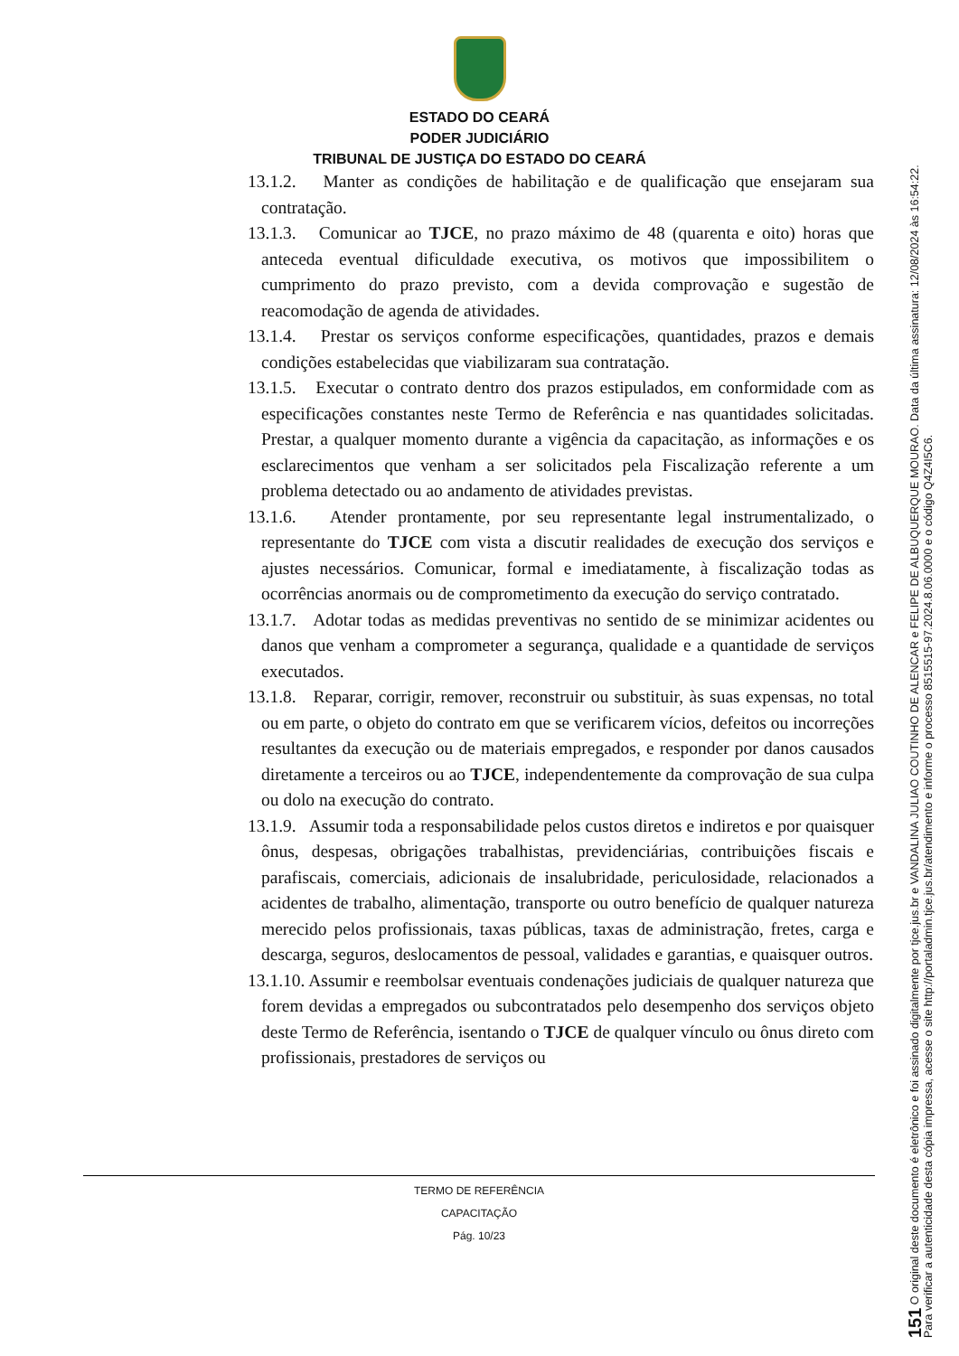ESTADO DO CEARÁ
PODER JUDICIÁRIO
TRIBUNAL DE JUSTIÇA DO ESTADO DO CEARÁ
13.1.2. Manter as condições de habilitação e de qualificação que ensejaram sua contratação.
13.1.3. Comunicar ao TJCE, no prazo máximo de 48 (quarenta e oito) horas que anteceda eventual dificuldade executiva, os motivos que impossibilitem o cumprimento do prazo previsto, com a devida comprovação e sugestão de reacomodação de agenda de atividades.
13.1.4. Prestar os serviços conforme especificações, quantidades, prazos e demais condições estabelecidas que viabilizaram sua contratação.
13.1.5. Executar o contrato dentro dos prazos estipulados, em conformidade com as especificações constantes neste Termo de Referência e nas quantidades solicitadas. Prestar, a qualquer momento durante a vigência da capacitação, as informações e os esclarecimentos que venham a ser solicitados pela Fiscalização referente a um problema detectado ou ao andamento de atividades previstas.
13.1.6. Atender prontamente, por seu representante legal instrumentalizado, o representante do TJCE com vista a discutir realidades de execução dos serviços e ajustes necessários. Comunicar, formal e imediatamente, à fiscalização todas as ocorrências anormais ou de comprometimento da execução do serviço contratado.
13.1.7. Adotar todas as medidas preventivas no sentido de se minimizar acidentes ou danos que venham a comprometer a segurança, qualidade e a quantidade de serviços executados.
13.1.8. Reparar, corrigir, remover, reconstruir ou substituir, às suas expensas, no total ou em parte, o objeto do contrato em que se verificarem vícios, defeitos ou incorreções resultantes da execução ou de materiais empregados, e responder por danos causados diretamente a terceiros ou ao TJCE, independentemente da comprovação de sua culpa ou dolo na execução do contrato.
13.1.9. Assumir toda a responsabilidade pelos custos diretos e indiretos e por quaisquer ônus, despesas, obrigações trabalhistas, previdenciárias, contribuições fiscais e parafiscais, comerciais, adicionais de insalubridade, periculosidade, relacionados a acidentes de trabalho, alimentação, transporte ou outro benefício de qualquer natureza merecido pelos profissionais, taxas públicas, taxas de administração, fretes, carga e descarga, seguros, deslocamentos de pessoal, validades e garantias, e quaisquer outros.
13.1.10. Assumir e reembolsar eventuais condenações judiciais de qualquer natureza que forem devidas a empregados ou subcontratados pelo desempenho dos serviços objeto deste Termo de Referência, isentando o TJCE de qualquer vínculo ou ônus direto com profissionais, prestadores de serviços ou
TERMO DE REFERÊNCIA
CAPACITAÇÃO
Pág. 10/23
151 O original deste documento é eletrônico e foi assinado digitalmente por tjce.jus.br e VANDALINA JULIAO COUTINHO DE ALENCAR e FELIPE DE ALBUQUERQUE MOURAO. Data da última assinatura: 12/08/2024 às 16:54:22.
Para verificar a autenticidade desta cópia impressa, acesse o site http://portaladmin.tjce.jus.br/atendimento e informe o processo 8515515-97.2024.8.06.0000 e o código Q4Z4I5C6.